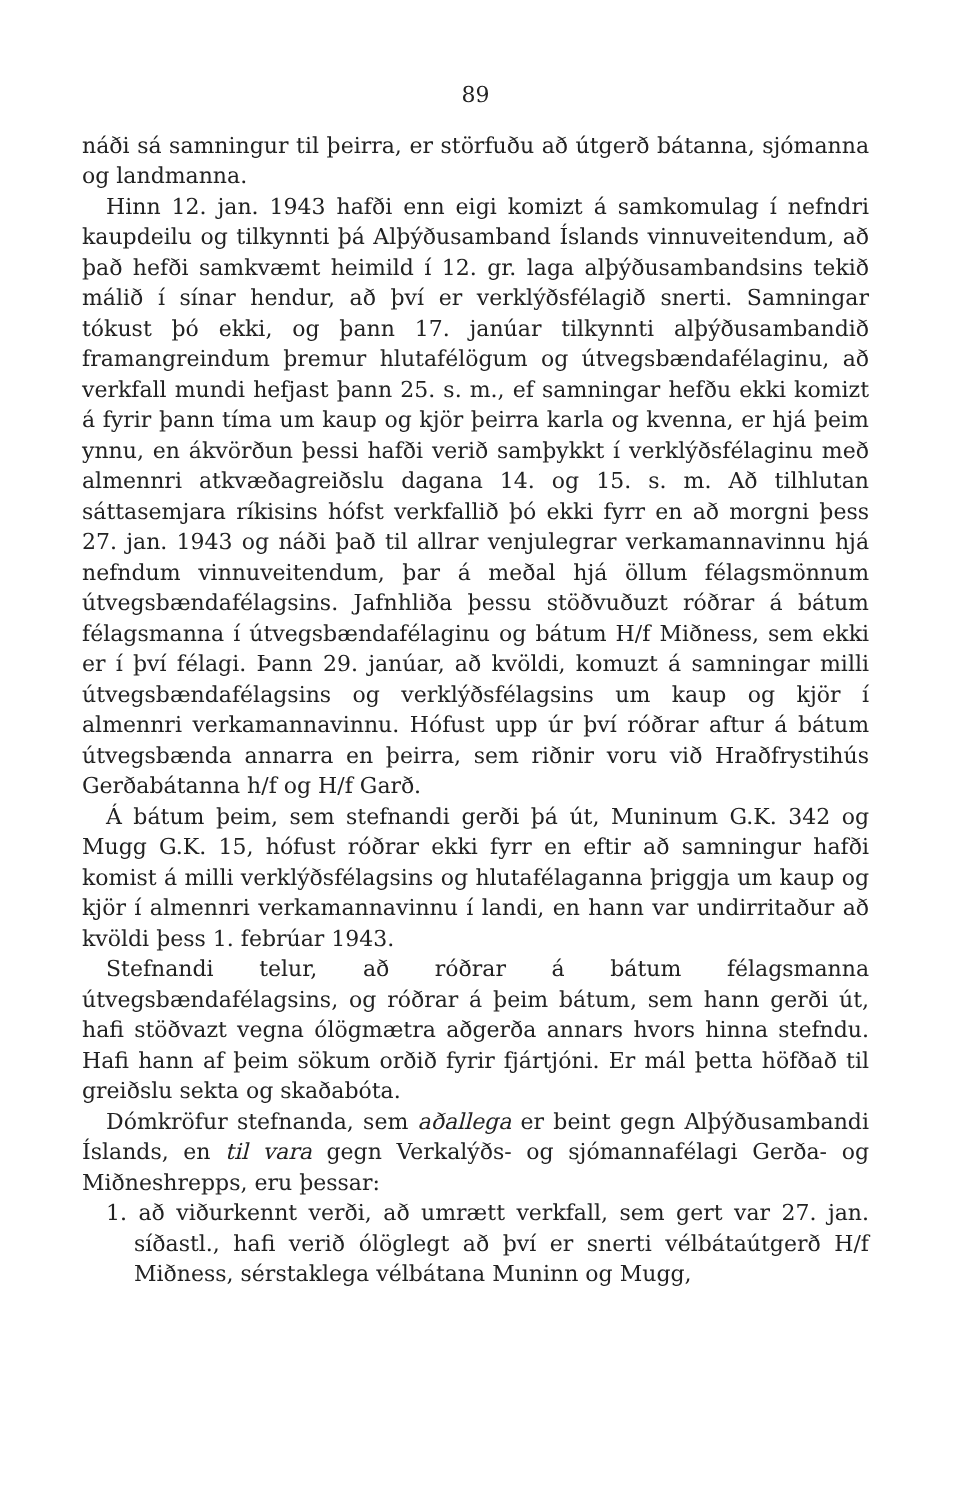89
náði sá samningur til þeirra, er störfuðu að útgerð bátanna, sjómanna og landmanna.
Hinn 12. jan. 1943 hafði enn eigi komizt á samkomulag í nefndri kaupdeilu og tilkynnti þá Alþýðusamband Íslands vinnuveitendum, að það hefði samkvæmt heimild í 12. gr. laga alþýðusambandsins tekið málið í sínar hendur, að því er verklýðsfélagið snerti. Samningar tókust þó ekki, og þann 17. janúar tilkynnti alþýðusambandið framangreindum þremur hlutafélögum og útvegsbændafélaginu, að verkfall mundi hefjast þann 25. s. m., ef samningar hefðu ekki komizt á fyrir þann tíma um kaup og kjör þeirra karla og kvenna, er hjá þeim ynnu, en ákvörðun þessi hafði verið samþykkt í verklýðsfélaginu með almennri atkvæðagreiðslu dagana 14. og 15. s. m. Að tilhlutan sáttasemjara ríkisins hófst verkfallið þó ekki fyrr en að morgni þess 27. jan. 1943 og náði það til allrar venjulegrar verkamannavinnu hjá nefndum vinnuveitendum, þar á meðal hjá öllum félagsmönnum útvegsbændafélagsins. Jafnhliða þessu stöðvuðuzt róðrar á bátum félagsmanna í útvegsbændafélaginu og bátum H/f Miðness, sem ekki er í því félagi. Þann 29. janúar, að kvöldi, komuzt á samningar milli útvegsbændafélagsins og verklýðsfélagsins um kaup og kjör í almennri verkamannavinnu. Hófust upp úr því róðrar aftur á bátum útvegsbænda annarra en þeirra, sem riðnir voru við Hraðfrystihús Gerðabátanna h/f og H/f Garð.
Á bátum þeim, sem stefnandi gerði þá út, Muninum G.K. 342 og Mugg G.K. 15, hófust róðrar ekki fyrr en eftir að samningur hafði komist á milli verklýðsfélagsins og hlutafélaganna þriggja um kaup og kjör í almennri verkamannavinnu í landi, en hann var undirritaður að kvöldi þess 1. febrúar 1943.
Stefnandi telur, að róðrar á bátum félagsmanna útvegsbændafélagsins, og róðrar á þeim bátum, sem hann gerði út, hafi stöðvazt vegna ólögmætra aðgerða annars hvors hinna stefndu. Hafi hann af þeim sökum orðið fyrir fjártjóni. Er mál þetta höfðað til greiðslu sekta og skaðabóta.
Dómkröfur stefnanda, sem aðallega er beint gegn Alþýðusambandi Íslands, en til vara gegn Verkalýðs- og sjómannafélagi Gerða- og Miðneshrepps, eru þessar:
1. að viðurkennt verði, að umrætt verkfall, sem gert var 27. jan. síðastl., hafi verið ólöglegt að því er snerti vélbátaútgerð H/f Miðness, sérstaklega vélbátana Muninn og Mugg,